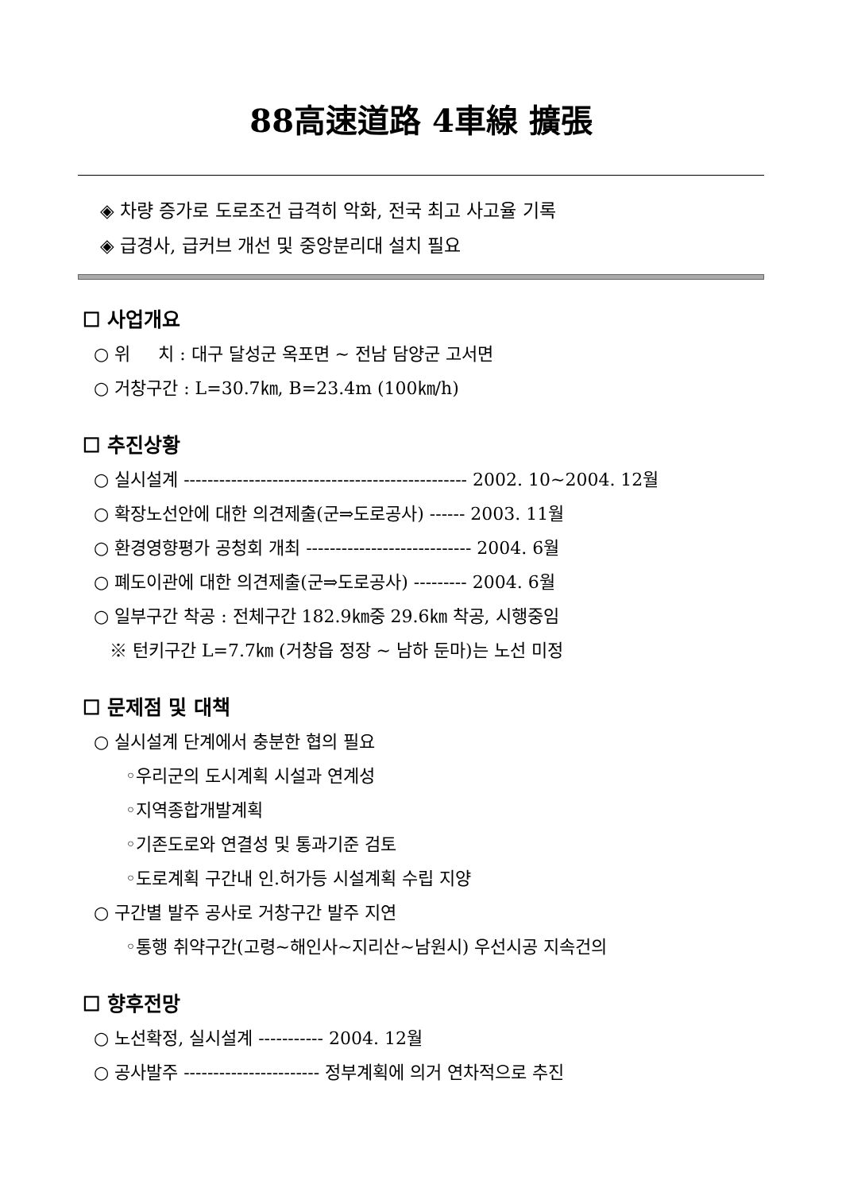88高速道路 4車線 擴張
◈ 차량 증가로 도로조건 급격히 악화, 전국 최고 사고율 기록
◈ 급경사, 급커브 개선 및 중앙분리대 설치 필요
☐ 사업개요
○ 위 치 : 대구 달성군 옥포면 ~ 전남 담양군 고서면
○ 거창구간 : L=30.7㎞, B=23.4m (100㎞/h)
☐ 추진상황
○ 실시설계 ------------------------------------------------ 2002. 10~2004. 12월
○ 확장노선안에 대한 의견제출(군⇒도로공사) ------ 2003. 11월
○ 환경영향평가 공청회 개최 ---------------------------- 2004. 6월
○ 폐도이관에 대한 의견제출(군⇒도로공사) --------- 2004. 6월
○ 일부구간 착공 : 전체구간 182.9㎞중 29.6㎞ 착공, 시행중임
※ 턴키구간 L=7.7㎞ (거창읍 정장 ~ 남하 둔마)는 노선 미정
☐ 문제점 및 대책
○ 실시설계 단계에서 충분한 협의 필요
◦우리군의 도시계획 시설과 연계성
◦지역종합개발계획
◦기존도로와 연결성 및 통과기준 검토
◦도로계획 구간내 인.허가등 시설계획 수립 지양
○ 구간별 발주 공사로 거창구간 발주 지연
◦통행 취약구간(고령~해인사~지리산~남원시) 우선시공 지속건의
☐ 향후전망
○ 노선확정, 실시설계 ----------- 2004. 12월
○ 공사발주 ----------------------- 정부계획에 의거 연차적으로 추진